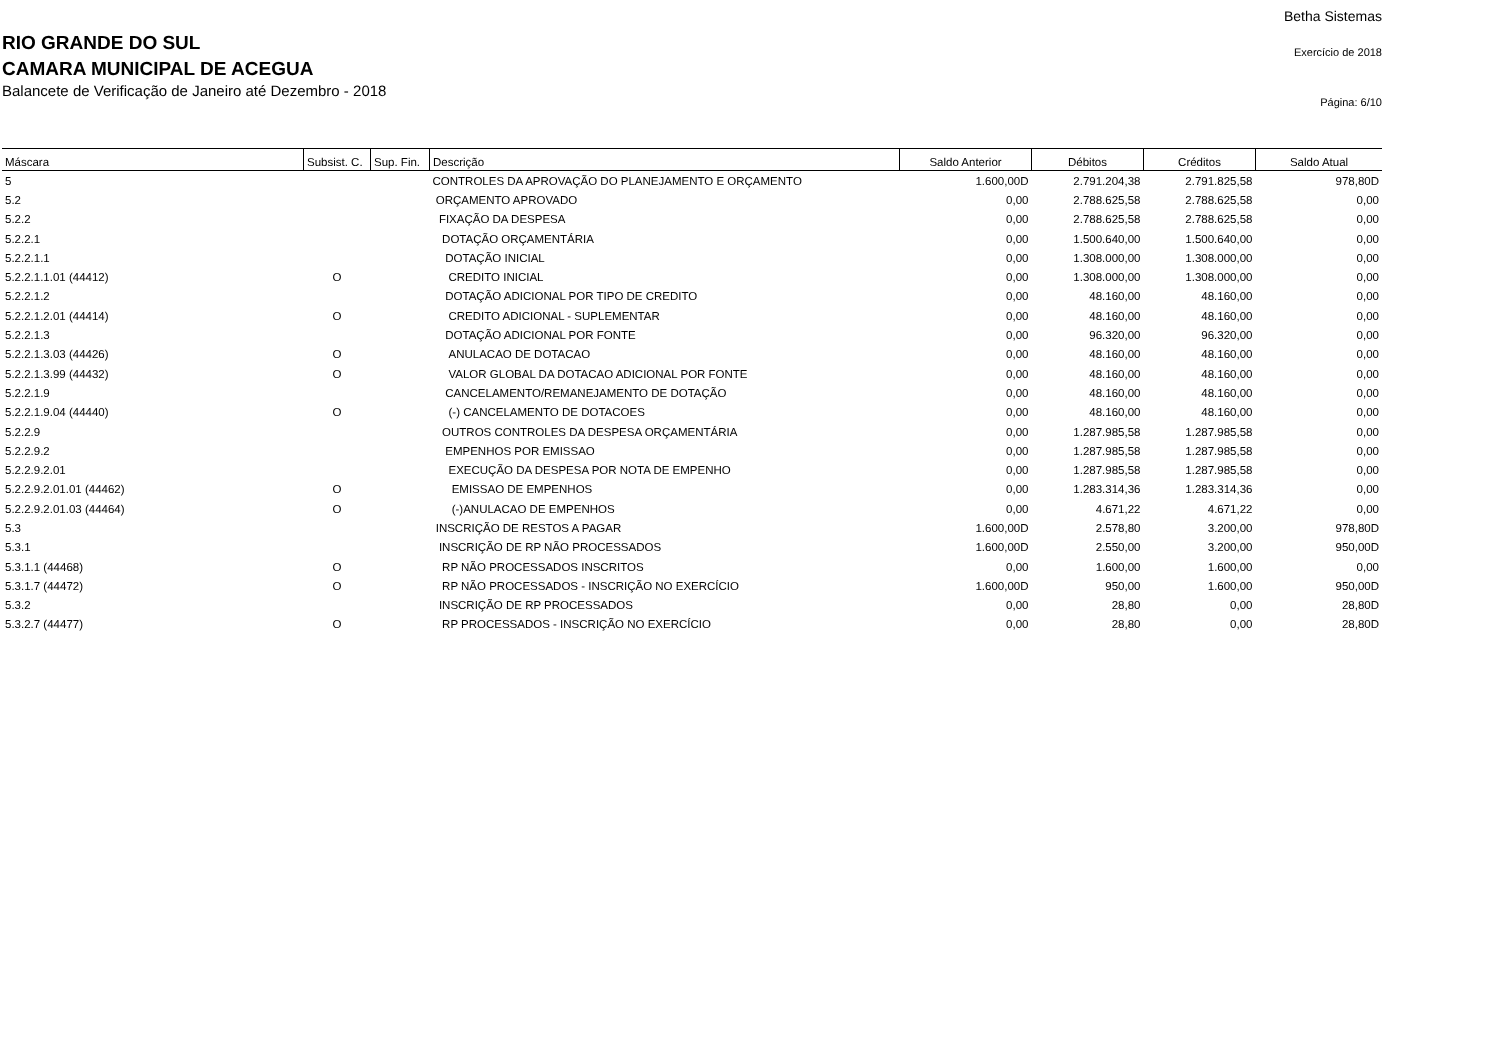RIO GRANDE DO SUL
CAMARA MUNICIPAL DE ACEGUA
Balancete de Verificação de Janeiro até Dezembro - 2018
Betha Sistemas
Exercício de 2018
Página: 6/10
| Máscara | Subsist. C. | Sup. Fin. | Descrição | Saldo Anterior | Débitos | Créditos | Saldo Atual |
| --- | --- | --- | --- | --- | --- | --- | --- |
| 5 | | | CONTROLES DA APROVAÇÃO DO PLANEJAMENTO E ORÇAMENTO | 1.600,00D | 2.791.204,38 | 2.791.825,58 | 978,80D |
| 5.2 | | | ORÇAMENTO APROVADO | 0,00 | 2.788.625,58 | 2.788.625,58 | 0,00 |
| 5.2.2 | | | FIXAÇÃO DA DESPESA | 0,00 | 2.788.625,58 | 2.788.625,58 | 0,00 |
| 5.2.2.1 | | | DOTAÇÃO ORÇAMENTÁRIA | 0,00 | 1.500.640,00 | 1.500.640,00 | 0,00 |
| 5.2.2.1.1 | | | DOTAÇÃO INICIAL | 0,00 | 1.308.000,00 | 1.308.000,00 | 0,00 |
| 5.2.2.1.1.01 (44412) | O | | CREDITO INICIAL | 0,00 | 1.308.000,00 | 1.308.000,00 | 0,00 |
| 5.2.2.1.2 | | | DOTAÇÃO ADICIONAL POR TIPO DE CREDITO | 0,00 | 48.160,00 | 48.160,00 | 0,00 |
| 5.2.2.1.2.01 (44414) | O | | CREDITO ADICIONAL - SUPLEMENTAR | 0,00 | 48.160,00 | 48.160,00 | 0,00 |
| 5.2.2.1.3 | | | DOTAÇÃO ADICIONAL POR FONTE | 0,00 | 96.320,00 | 96.320,00 | 0,00 |
| 5.2.2.1.3.03 (44426) | O | | ANULACAO DE DOTACAO | 0,00 | 48.160,00 | 48.160,00 | 0,00 |
| 5.2.2.1.3.99 (44432) | O | | VALOR GLOBAL DA DOTACAO ADICIONAL POR FONTE | 0,00 | 48.160,00 | 48.160,00 | 0,00 |
| 5.2.2.1.9 | | | CANCELAMENTO/REMANEJAMENTO DE DOTAÇÃO | 0,00 | 48.160,00 | 48.160,00 | 0,00 |
| 5.2.2.1.9.04 (44440) | O | | (-) CANCELAMENTO DE DOTACOES | 0,00 | 48.160,00 | 48.160,00 | 0,00 |
| 5.2.2.9 | | | OUTROS CONTROLES DA DESPESA ORÇAMENTÁRIA | 0,00 | 1.287.985,58 | 1.287.985,58 | 0,00 |
| 5.2.2.9.2 | | | EMPENHOS POR EMISSAO | 0,00 | 1.287.985,58 | 1.287.985,58 | 0,00 |
| 5.2.2.9.2.01 | | | EXECUÇÃO DA DESPESA POR NOTA DE EMPENHO | 0,00 | 1.287.985,58 | 1.287.985,58 | 0,00 |
| 5.2.2.9.2.01.01 (44462) | O | | EMISSAO DE EMPENHOS | 0,00 | 1.283.314,36 | 1.283.314,36 | 0,00 |
| 5.2.2.9.2.01.03 (44464) | O | | (-)ANULACAO DE EMPENHOS | 0,00 | 4.671,22 | 4.671,22 | 0,00 |
| 5.3 | | | INSCRIÇÃO DE RESTOS A PAGAR | 1.600,00D | 2.578,80 | 3.200,00 | 978,80D |
| 5.3.1 | | | INSCRIÇÃO DE RP NÃO PROCESSADOS | 1.600,00D | 2.550,00 | 3.200,00 | 950,00D |
| 5.3.1.1 (44468) | O | | RP NÃO PROCESSADOS INSCRITOS | 0,00 | 1.600,00 | 1.600,00 | 0,00 |
| 5.3.1.7 (44472) | O | | RP NÃO PROCESSADOS - INSCRIÇÃO NO EXERCÍCIO | 1.600,00D | 950,00 | 1.600,00 | 950,00D |
| 5.3.2 | | | INSCRIÇÃO DE RP PROCESSADOS | 0,00 | 28,80 | 0,00 | 28,80D |
| 5.3.2.7 (44477) | O | | RP PROCESSADOS - INSCRIÇÃO NO EXERCÍCIO | 0,00 | 28,80 | 0,00 | 28,80D |